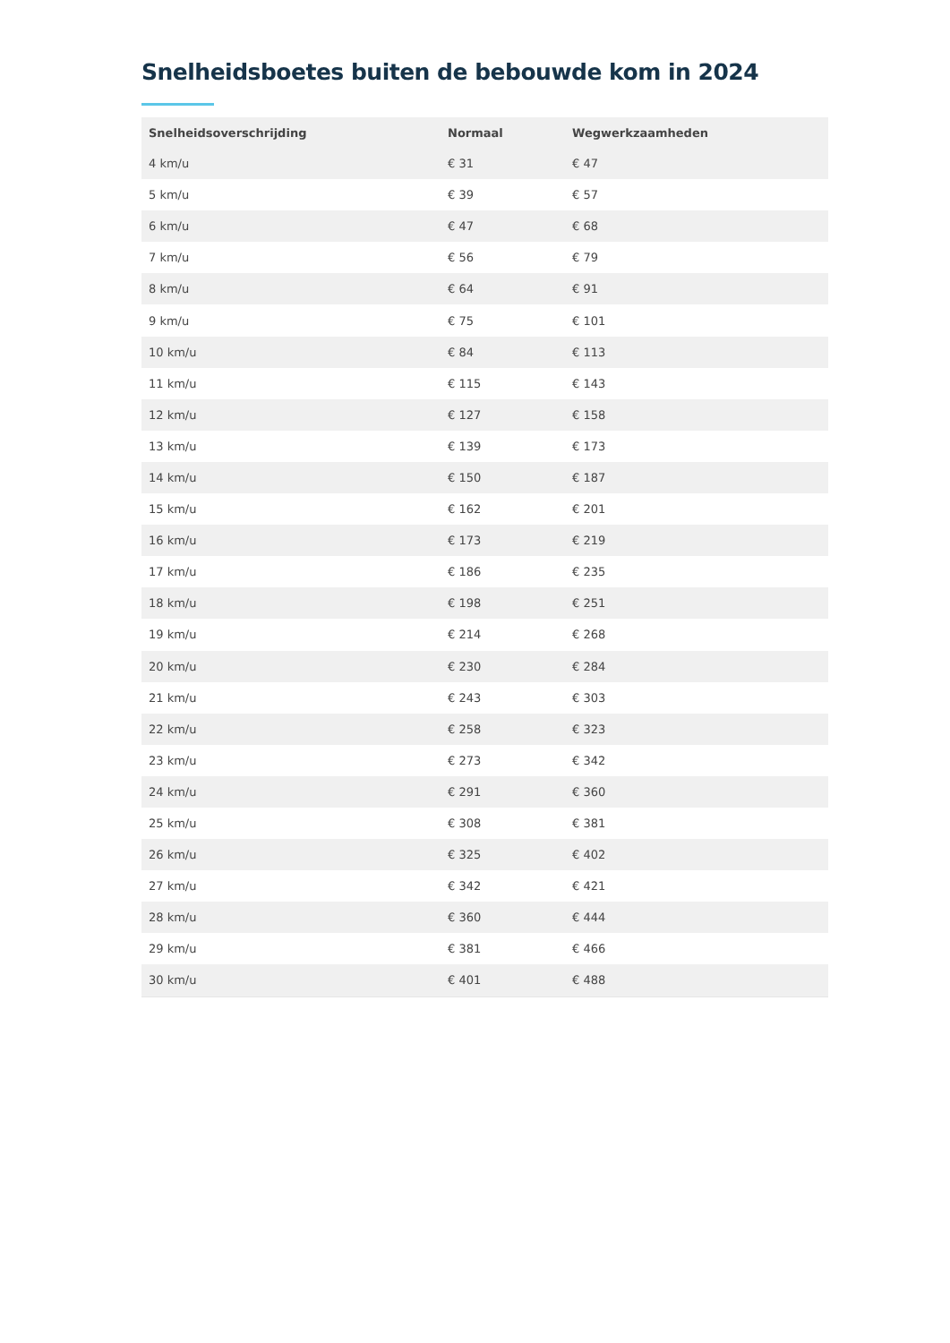Snelheidsboetes buiten de bebouwde kom in 2024
| Snelheidsoverschrijding | Normaal | Wegwerkzaamheden |
| --- | --- | --- |
| 4 km/u | € 31 | € 47 |
| 5 km/u | € 39 | € 57 |
| 6 km/u | € 47 | € 68 |
| 7 km/u | € 56 | € 79 |
| 8 km/u | € 64 | € 91 |
| 9 km/u | € 75 | € 101 |
| 10 km/u | € 84 | € 113 |
| 11 km/u | € 115 | € 143 |
| 12 km/u | € 127 | € 158 |
| 13 km/u | € 139 | € 173 |
| 14 km/u | € 150 | € 187 |
| 15 km/u | € 162 | € 201 |
| 16 km/u | € 173 | € 219 |
| 17 km/u | € 186 | € 235 |
| 18 km/u | € 198 | € 251 |
| 19 km/u | € 214 | € 268 |
| 20 km/u | € 230 | € 284 |
| 21 km/u | € 243 | € 303 |
| 22 km/u | € 258 | € 323 |
| 23 km/u | € 273 | € 342 |
| 24 km/u | € 291 | € 360 |
| 25 km/u | € 308 | € 381 |
| 26 km/u | € 325 | € 402 |
| 27 km/u | € 342 | € 421 |
| 28 km/u | € 360 | € 444 |
| 29 km/u | € 381 | € 466 |
| 30 km/u | € 401 | € 488 |